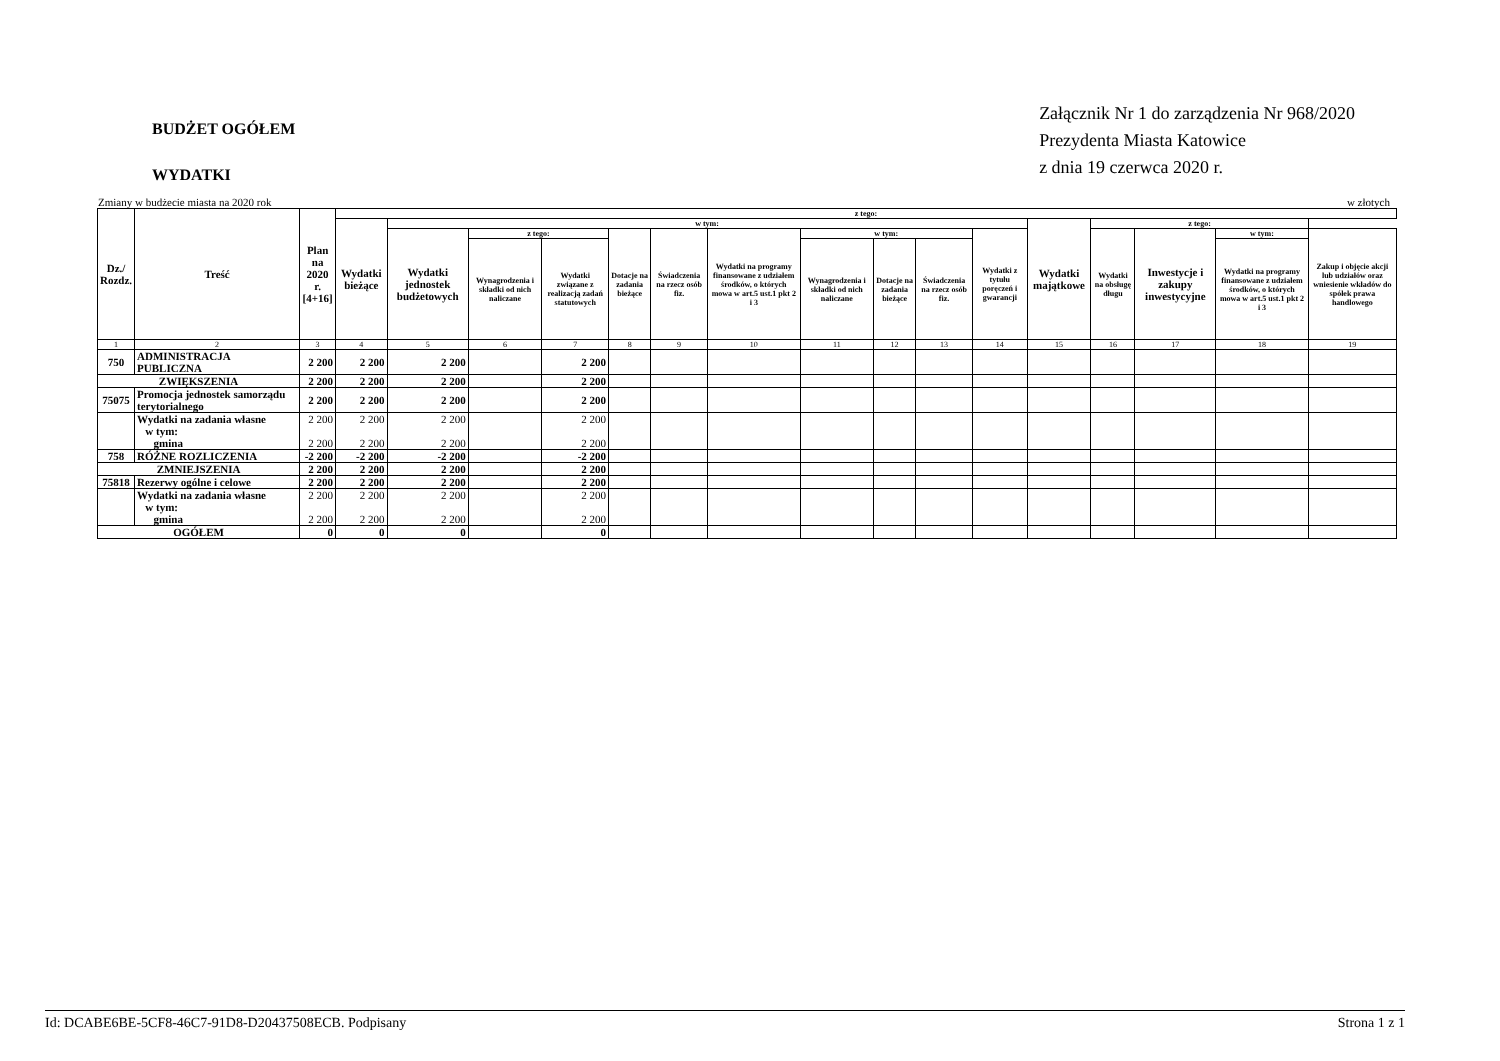BUDŻET OGÓŁEM
WYDATKI
Załącznik Nr 1 do zarządzenia Nr 968/2020
Prezydenta Miasta Katowice
z dnia 19 czerwca 2020 r.
Zmiany w budżecie miasta na 2020 rok w złotych
| Dz./ Rozdz. | Treść | Plan na 2020 r. [4+16] | z tego: | | | | | | | | | | | | | | | |
| --- | --- | --- | --- | --- | --- | --- | --- | --- | --- | --- | --- | --- | --- | --- | --- | --- | --- | --- |
| | | | Wydatki bieżące | w tym: | | | | | | | | | | Wydatki majątkowe | z tego: | | | |
| | | | | Wydatki jednostek budżetowych | z tego: | | Dotacje na zadania bieżące | Świadczenia na rzecz osób fiz. | Wydatki na programy finansowane z udziałem środków, o których mowa w art.5 ust.1 pkt 2 i 3 | w tym: | | | Wydatki z tytułu poręczeń i gwarancji | | Wydatki na obsługę długu | Inwestycje i zakupy inwestycyjne | w tym: | Zakup i objęcie akcji lub udziałów oraz wniesienie wkładów do spółek prawa handlowego |
| | | | | | Wynagrodzenia i składki od nich naliczane | Wydatki związane z realizacją zadań statutowych | | | | Wynagrodzenia i składki od nich naliczane | Dotacje na zadania bieżące | Świadczenia na rzecz osób fiz. | | | | | Wydatki na programy finansowane z udziałem środków, o których mowa w art.5 ust.1 pkt 2 i 3 | |
| 1 | 2 | 3 | 4 | 5 | 6 | 7 | 8 | 9 | 10 | 11 | 12 | 13 | 14 | 15 | 16 | 17 | 18 | 19 |
| 750 | ADMINISTRACJA PUBLICZNA | 2 200 | 2 200 | 2 200 | | 2 200 | | | | | | | | | | | | |
| ZWIĘKSZENIA | | 2 200 | 2 200 | 2 200 | | 2 200 | | | | | | | | | | | | |
| 75075 | Promocja jednostek samorządu terytorialnego | 2 200 | 2 200 | 2 200 | | 2 200 | | | | | | | | | | | | |
| | Wydatki na zadania własne w tym: gmina | 2 200 2 200 | 2 200 2 200 | 2 200 2 200 | | 2 200 2 200 | | | | | | | | | | | | |
| 758 | RÓŻNE ROZLICZENIA | -2 200 | -2 200 | -2 200 | | -2 200 | | | | | | | | | | | | |
| ZMNIEJSZENIA | | 2 200 | 2 200 | 2 200 | | 2 200 | | | | | | | | | | | | |
| 75818 | Rezerwy ogólne i celowe | 2 200 | 2 200 | 2 200 | | 2 200 | | | | | | | | | | | | |
| | Wydatki na zadania własne w tym: gmina | 2 200 2 200 | 2 200 2 200 | 2 200 2 200 | | 2 200 2 200 | | | | | | | | | | | | |
| OGÓŁEM | | 0 | 0 | 0 | | 0 | | | | | | | | | | | | |
Id: DCABE6BE-5CF8-46C7-91D8-D20437508ECB. Podpisany Strona 1 z 1